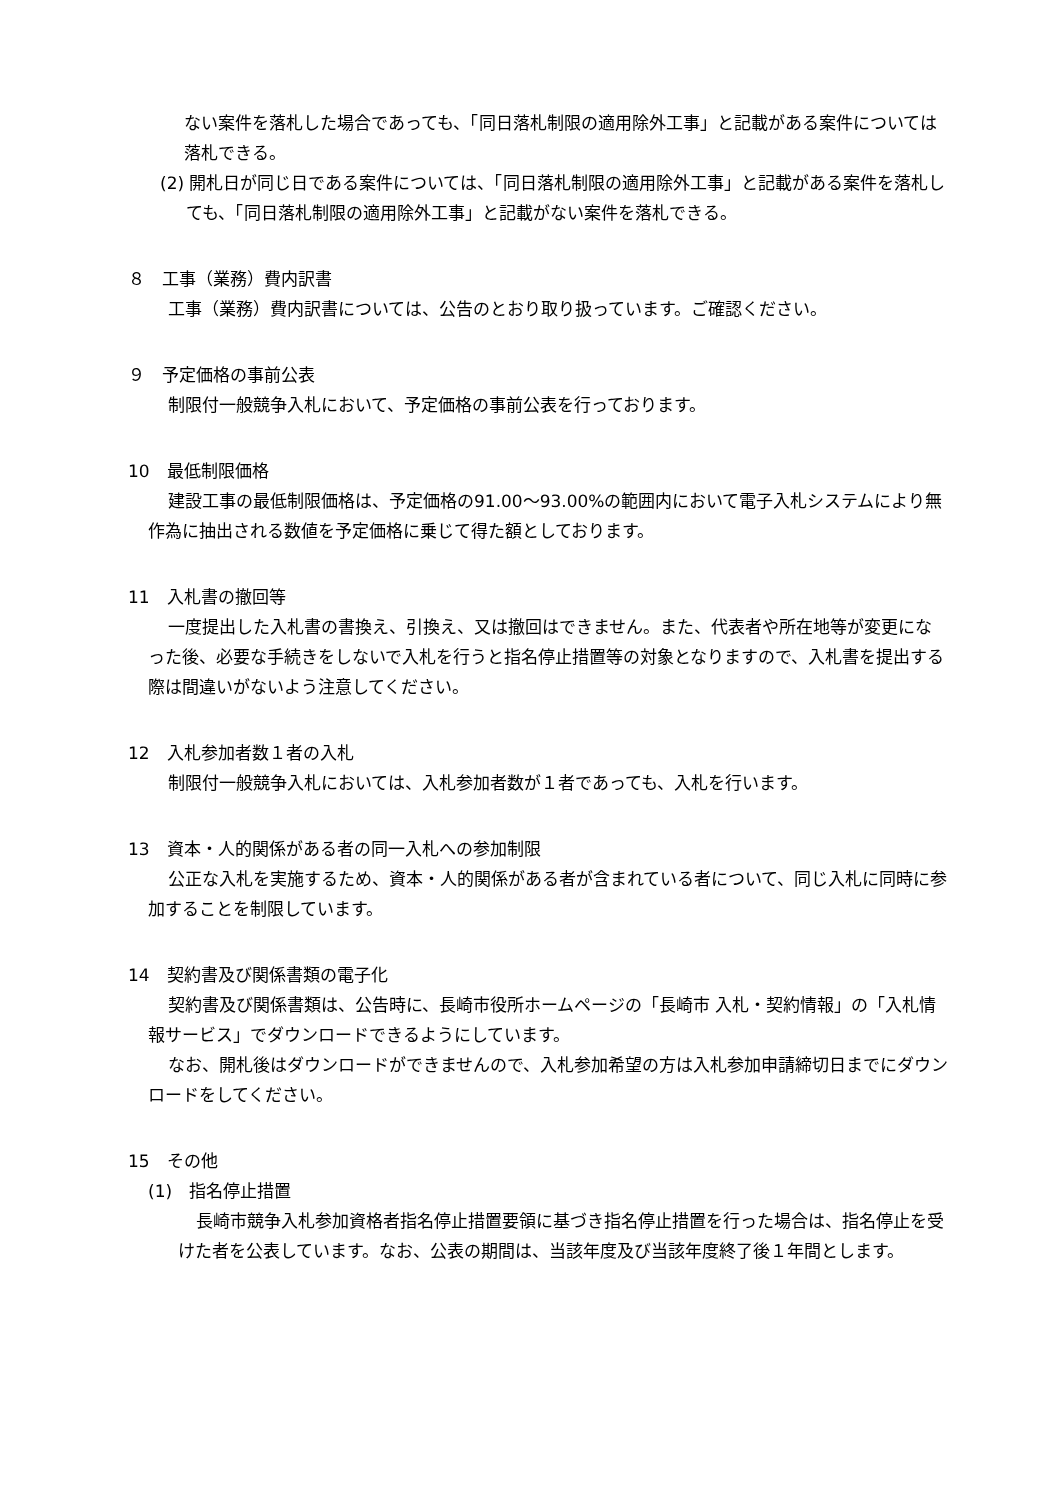ない案件を落札した場合であっても、「同日落札制限の適用除外工事」と記載がある案件については落札できる。
(2) 開札日が同じ日である案件については、「同日落札制限の適用除外工事」と記載がある案件を落札しても、「同日落札制限の適用除外工事」と記載がない案件を落札できる。
８　工事（業務）費内訳書
工事（業務）費内訳書については、公告のとおり取り扱っています。ご確認ください。
９　予定価格の事前公表
制限付一般競争入札において、予定価格の事前公表を行っております。
10　最低制限価格
建設工事の最低制限価格は、予定価格の91.00～93.00%の範囲内において電子入札システムにより無作為に抽出される数値を予定価格に乗じて得た額としております。
11　入札書の撤回等
一度提出した入札書の書換え、引換え、又は撤回はできません。また、代表者や所在地等が変更になった後、必要な手続きをしないで入札を行うと指名停止措置等の対象となりますので、入札書を提出する際は間違いがないよう注意してください。
12　入札参加者数１者の入札
制限付一般競争入札においては、入札参加者数が１者であっても、入札を行います。
13　資本・人的関係がある者の同一入札への参加制限
公正な入札を実施するため、資本・人的関係がある者が含まれている者について、同じ入札に同時に参加することを制限しています。
14　契約書及び関係書類の電子化
契約書及び関係書類は、公告時に、長崎市役所ホームページの「長崎市 入札・契約情報」の「入札情報サービス」でダウンロードできるようにしています。
なお、開札後はダウンロードができませんので、入札参加希望の方は入札参加申請締切日までにダウンロードをしてください。
15　その他
(1)　指名停止措置
長崎市競争入札参加資格者指名停止措置要領に基づき指名停止措置を行った場合は、指名停止を受けた者を公表しています。なお、公表の期間は、当該年度及び当該年度終了後１年間とします。